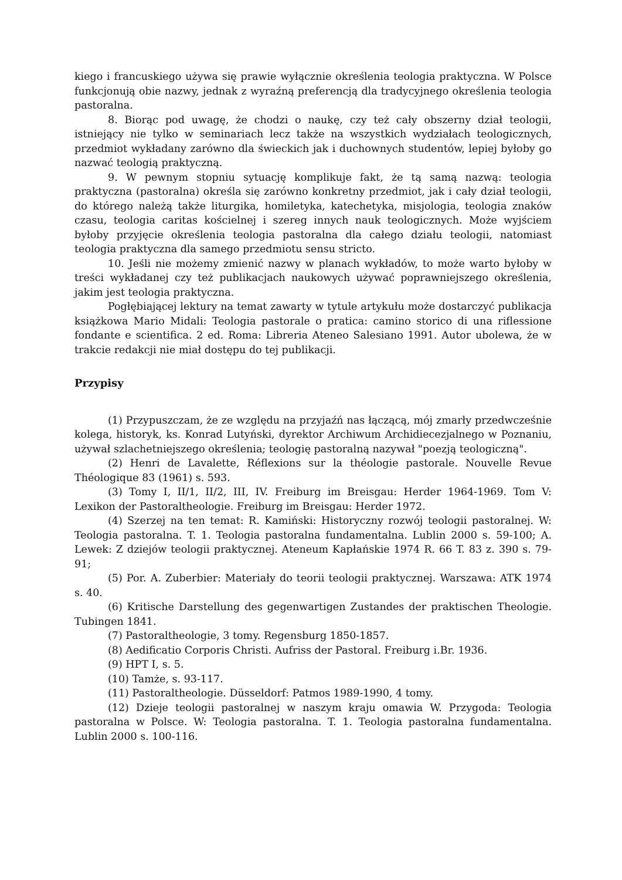kiego i francuskiego używa się prawie wyłącznie określenia teologia praktyczna. W Polsce funkcjonują obie nazwy, jednak z wyraźną preferencją dla tradycyjnego określenia teologia pastoralna.
8. Biorąc pod uwagę, że chodzi o naukę, czy też cały obszerny dział teologii, istniejący nie tylko w seminariach lecz także na wszystkich wydziałach teologicznych, przedmiot wykładany zarówno dla świeckich jak i duchownych studentów, lepiej byłoby go nazwać teologią praktyczną.
9. W pewnym stopniu sytuację komplikuje fakt, że tą samą nazwą: teologia praktyczna (pastoralna) określa się zarówno konkretny przedmiot, jak i cały dział teologii, do którego należą także liturgika, homiletyka, katechetyka, misjologia, teologia znaków czasu, teologia caritas kościelnej i szereg innych nauk teologicznych. Może wyjściem byłoby przyjęcie określenia teologia pastoralna dla całego działu teologii, natomiast teologia praktyczna dla samego przedmiotu sensu stricto.
10. Jeśli nie możemy zmienić nazwy w planach wykładów, to może warto byłoby w treści wykładanej czy też publikacjach naukowych używać poprawniejszego określenia, jakim jest teologia praktyczna.
Pogłębiającej lektury na temat zawarty w tytule artykułu może dostarczyć publikacja książkowa Mario Midali: Teologia pastorale o pratica: camino storico di una riflessione fondante e scientifica. 2 ed. Roma: Libreria Ateneo Salesiano 1991. Autor ubolewa, że w trakcie redakcji nie miał dostępu do tej publikacji.
Przypisy
(1) Przypuszczam, że ze względu na przyjaźń nas łączącą, mój zmarły przedwcześnie kolega, historyk, ks. Konrad Lutyński, dyrektor Archiwum Archidiecezjalnego w Poznaniu, używał szlachetniejszego określenia; teologię pastoralną nazywał "poezją teologiczną".
(2) Henri de Lavalette, Réflexions sur la théologie pastorale. Nouvelle Revue Théologique 83 (1961) s. 593.
(3) Tomy I, II/1, II/2, III, IV. Freiburg im Breisgau: Herder 1964-1969. Tom V: Lexikon der Pastoraltheologie. Freiburg im Breisgau: Herder 1972.
(4) Szerzej na ten temat: R. Kamiński: Historyczny rozwój teologii pastoralnej. W: Teologia pastoralna. T. 1. Teologia pastoralna fundamentalna. Lublin 2000 s. 59-100; A. Lewek: Z dziejów teologii praktycznej. Ateneum Kapłańskie 1974 R. 66 T. 83 z. 390 s. 79-91;
(5) Por. A. Zuberbier: Materiały do teorii teologii praktycznej. Warszawa: ATK 1974 s. 40.
(6) Kritische Darstellung des gegenwartigen Zustandes der praktischen Theologie. Tubingen 1841.
(7) Pastoraltheologie, 3 tomy. Regensburg 1850-1857.
(8) Aedificatio Corporis Christi. Aufriss der Pastoral. Freiburg i.Br. 1936.
(9) HPT I, s. 5.
(10) Tamże, s. 93-117.
(11) Pastoraltheologie. Düsseldorf: Patmos 1989-1990, 4 tomy.
(12) Dzieje teologii pastoralnej w naszym kraju omawia W. Przygoda: Teologia pastoralna w Polsce. W: Teologia pastoralna. T. 1. Teologia pastoralna fundamentalna. Lublin 2000 s. 100-116.